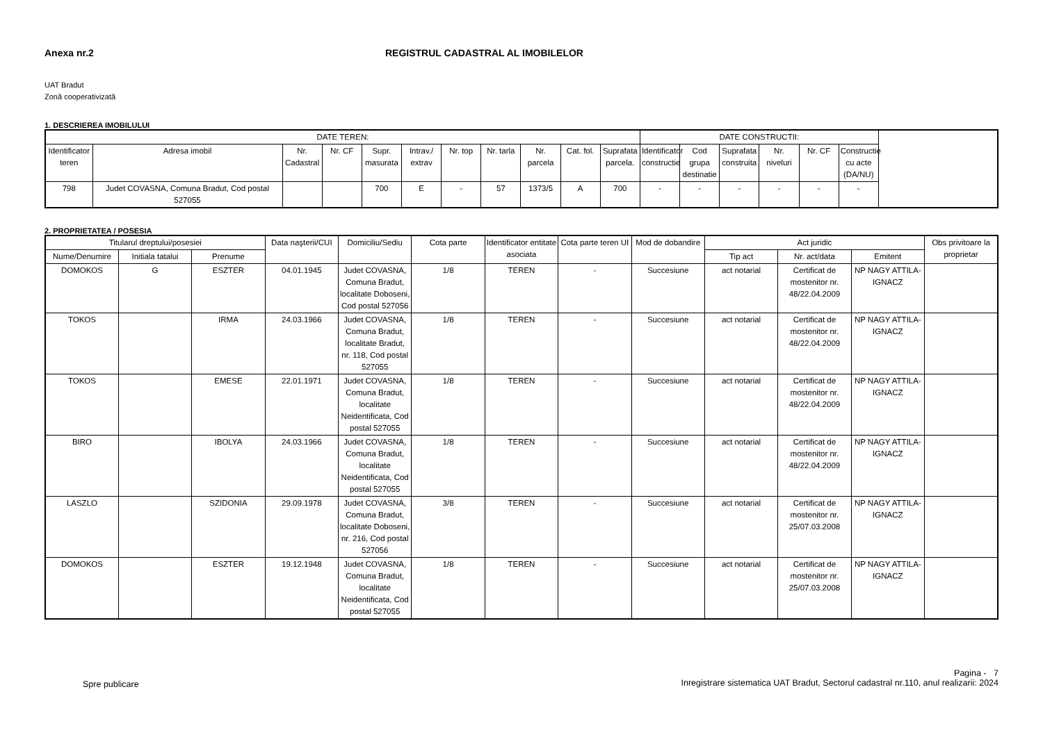Anexa nr.2 REGISTRUL CADASTRAL AL IMOBILELOR
UAT Bradut
Zonă cooperativizată
1. DESCRIEREA IMOBILULUI
| DATE TEREN: | | | | | | | | | | | DATE CONSTRUCTII: | | | | | |
| --- | --- | --- | --- | --- | --- | --- | --- | --- | --- | --- | --- | --- | --- | --- | --- | --- |
| Identificator teren | Adresa imobil | Nr. Cadastral | Nr. CF | Supr. masurata | Intrav./ extrav | Nr. top | Nr. tarla | Nr. parcela | Cat. fol. | Suprafata parcela. | Identificator constructie | Cod grupa destinatie | Suprafata construita | Nr. niveluri | Nr. CF | Constructie cu acte (DA/NU) |
| 798 | Judet COVASNA, Comuna Bradut, Cod postal 527055 | | | 700 | E | - | 57 | 1373/5 | A | 700 | - | - | - | - | - | - |
2. PROPRIETATEA / POSESIA
| Titularul dreptului/posesiei | | | Data naşterii/CUI | Domiciliu/Sediu | Cota parte | Identificator entitate asociata | Cota parte teren UI | Mod de dobandire | Act juridic | | | Obs privitoare la proprietar |
| --- | --- | --- | --- | --- | --- | --- | --- | --- | --- | --- | --- | --- |
| Nume/Denumire | Initiala tatalui | Prenume | | | | | | | Tip act | Nr. act/data | Emitent | |
| DOMOKOS | G | ESZTER | 04.01.1945 | Judet COVASNA, Comuna Bradut, localitate Doboseni, Cod postal 527056 | 1/8 | TEREN | - | Succesiune | act notarial | Certificat de mostenitor nr. 48/22.04.2009 | NP NAGY ATTILA-IGNACZ | |
| TOKOS | | IRMA | 24.03.1966 | Judet COVASNA, Comuna Bradut, localitate Bradut, nr. 118, Cod postal 527055 | 1/8 | TEREN | - | Succesiune | act notarial | Certificat de mostenitor nr. 48/22.04.2009 | NP NAGY ATTILA-IGNACZ | |
| TOKOS | | EMESE | 22.01.1971 | Judet COVASNA, Comuna Bradut, localitate Neidentificata, Cod postal 527055 | 1/8 | TEREN | - | Succesiune | act notarial | Certificat de mostenitor nr. 48/22.04.2009 | NP NAGY ATTILA-IGNACZ | |
| BIRO | | IBOLYA | 24.03.1966 | Judet COVASNA, Comuna Bradut, localitate Neidentificata, Cod postal 527055 | 1/8 | TEREN | - | Succesiune | act notarial | Certificat de mostenitor nr. 48/22.04.2009 | NP NAGY ATTILA-IGNACZ | |
| LASZLO | | SZIDONIA | 29.09.1978 | Judet COVASNA, Comuna Bradut, localitate Doboseni, nr. 216, Cod postal 527056 | 3/8 | TEREN | - | Succesiune | act notarial | Certificat de mostenitor nr. 25/07.03.2008 | NP NAGY ATTILA-IGNACZ | |
| DOMOKOS | | ESZTER | 19.12.1948 | Judet COVASNA, Comuna Bradut, localitate Neidentificata, Cod postal 527055 | 1/8 | TEREN | - | Succesiune | act notarial | Certificat de mostenitor nr. 25/07.03.2008 | NP NAGY ATTILA-IGNACZ | |
Spre publicare
Pagina - 7
Inregistrare sistematica UAT Bradut, Sectorul cadastral nr.110, anul realizarii: 2024